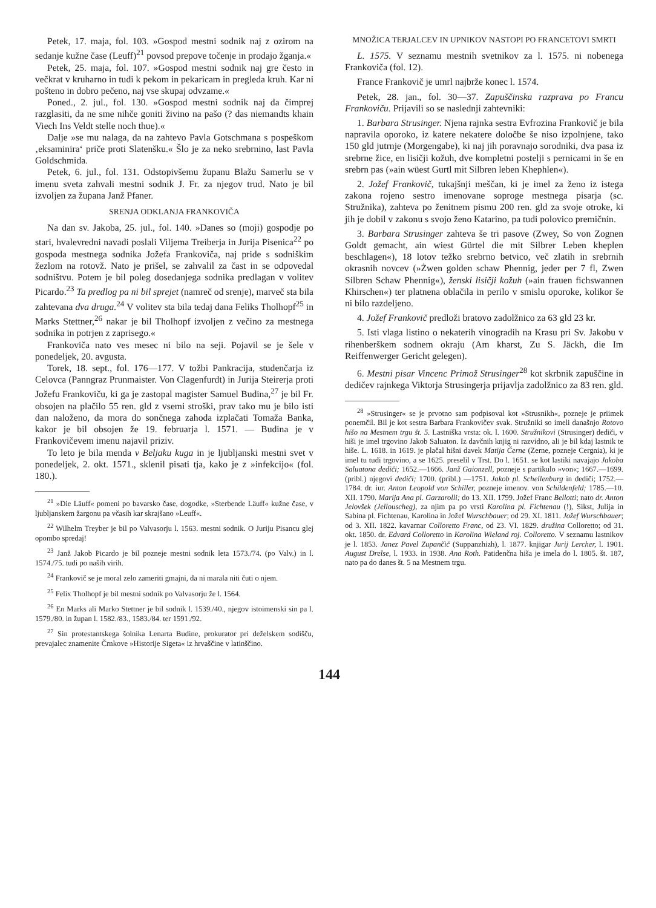Petek, 17. maja, fol. 103. »Gospod mestni sodnik naj z ozirom na sedanje kužne čase (Leuff)<sup>21</sup> povsod prepove točenje in prodajo žganja.«
Petek, 25. maja, fol. 107. »Gospod mestni sodnik naj gre često in večkrat v kruharno in tudi k pekom in pekaricam in pregleda kruh. Kar ni pošteno in dobro pečeno, naj vse skupaj odvzame.«
Poned., 2. jul., fol. 130. »Gospod mestni sodnik naj da čimprej razglasiti, da ne sme nihče goniti živino na pašo (? das niemandts khain Viech Ins Veldt stelle noch thue).«
Dalje »se mu nalaga, da na zahtevo Pavla Gotschmana s pospeškom ‚eksaminira‘ priče proti Slatenšku.« Šlo je za neko srebrnino, last Pavla Goldschmida.
Petek, 6. jul., fol. 131. Odstopivšemu županu Blažu Samerlu se v imenu sveta zahvali mestni sodnik J. Fr. za njegov trud. Nato je bil izvoljen za župana Janž Pfaner.
SRENJA ODKLANJA FRANKOVIČA
Na dan sv. Jakoba, 25. jul., fol. 140. »Danes so (moji) gospodje po stari, hvalevredni navadi poslali Viljema Treiberja in Jurija Pisenica<sup>22</sup> po gospoda mestnega sodnika Jožefa Frankoviča, naj pride s sodniškim žezlom na rotovž. Nato je prišel, se zahvalil za čast in se odpovedal sodništvu. Potem je bil poleg dosedanjega sodnika predlagan v volitev Picardo.<sup>23</sup> Ta predlog pa ni bil sprejet (namreč od srenje), marveč sta bila zahtevana dva druga.<sup>24</sup> V volitev sta bila tedaj dana Feliks Tholhopf<sup>25</sup> in Marks Stettner,<sup>26</sup> nakar je bil Tholhopf izvoljen z večino za mestnega sodnika in potrjen z zaprisego.«
Frankoviča nato ves mesec ni bilo na seji. Pojavil se je šele v ponedeljek, 20. avgusta.
Torek, 18. sept., fol. 176—177. V tožbi Pankracija, studenčarja iz Celovca (Panngraz Prunmaister. Von Clagenfurdt) in Jurija Steirerja proti Jožefu Frankoviču, ki ga je zastopal magister Samuel Budina,<sup>27</sup> je bil Fr. obsojen na plačilo 55 ren. gld z vsemi stroški, prav tako mu je bilo isti dan naloženo, da mora do sončnega zahoda izplačati Tomaža Banka, kakor je bil obsojen že 19. februarja l. 1571. — Budina je v Frankovičevem imenu najavil priziv.
To leto je bila menda v Beljaku kuga in je ljubljanski mestni svet v ponedeljek, 2. okt. 1571., sklenil pisati tja, kako je z »infekcijo« (fol. 180.).
<sup>21</sup> »Die Läuff« pomeni po bavarsko čase, dogodke, »Sterbende Läuff« kužne čase, v ljubljanskem žargonu pa včasih kar skrajšano »Leuff«.
<sup>22</sup> Wilhelm Treyber je bil po Valvasorju l. 1563. mestni sodnik. O Juriju Pisancu glej opombo spredaj!
<sup>23</sup> Janž Jakob Picardo je bil pozneje mestni sodnik leta 1573./74. (po Valv.) in l. 1574./75. tudi po naših virih.
<sup>24</sup> Frankovič se je moral zelo zameriti gmajni, da ni marala niti čuti o njem.
<sup>25</sup> Felix Tholhopf je bil mestni sodnik po Valvasorju že l. 1564.
<sup>26</sup> En Marks ali Marko Stettner je bil sodnik l. 1539./40., njegov istoimenski sin pa l. 1579./80. in župan l. 1582./83., 1583./84. ter 1591./92.
<sup>27</sup> Sin protestantskega šolnika Lenarta Budine, prokurator pri deželskem sodišču, prevajalec znamenite Črnkove »Historije Sigeta« iz hrvaščine v latinščino.
MNOŽICA TERJALCEV IN UPNIKOV NASTOPI PO FRANCETOVI SMRTI
L. 1575. V seznamu mestnih svetnikov za l. 1575. ni nobenega Frankoviča (fol. 12).
France Frankovič je umrl najbrže konec l. 1574.
Petek, 28. jan., fol. 30—37. Zapuščinska razprava po Francu Frankoviču. Prijavili so se naslednji zahtevniki:
1. Barbara Strusinger. Njena rajnka sestra Evfrozina Frankovič je bila napravila oporoko, iz katere nekatere določbe še niso izpolnjene, tako 150 gld jutrnje (Morgengabe), ki naj jih poravnajo sorodniki, dva pasa iz srebrne žice, en lisičji kožuh, dve kompletni postelji s pernicami in še en srebrn pas (»ain wüest Gurtl mit Silbren leben Khephlen«).
2. Jožef Frankovič, tukajšnji meščan, ki je imel za ženo iz istega zakona rojeno sestro imenovane soproge mestnega pisarja (sc. Stružnika), zahteva po ženitnem pismu 200 ren. gld za svoje otroke, ki jih je dobil v zakonu s svojo ženo Katarino, pa tudi polovico premičnin.
3. Barbara Strusinger zahteva še tri pasove (Zwey, So von Zognen Goldt gemacht, ain wiest Gürtel die mit Silbrer Leben kheplen beschlagen«), 18 lotov težko srebrno betvico, več zlatih in srebrnih okrasnih novcev (»Żwen golden schaw Phennig, jeder per 7 fl, Zwen Silbren Schaw Phennig«), ženski lisičji kožuh (»ain frauen fichswannen Khirschen«) ter platnena oblačila in perilo v smislu oporoke, kolikor še ni bilo razdeljeno.
4. Jožef Frankovič predloži bratovo zadolžnico za 63 gld 23 kr.
5. Isti vlaga listino o nekaterih vinogradih na Krasu pri Sv. Jakobu v rihenberškem sodnem okraju (Am kharst, Zu S. Jäckh, die Im Reiffenwerger Gericht gelegen).
6. Mestni pisar Vincenc Primož Strusinger<sup>28</sup> kot skrbnik zapuščine in dedičev rajnkega Viktorja Strusingerja prijavlja zadolžnico za 83 ren. gld.
<sup>28</sup> »Strusinger« se je prvotno sam podpisoval kot »Strusnikh«, pozneje je priimek ponemčil. Bil je kot sestra Barbara Frankovičev svak. Stružniki so imeli današnjo Rotovo hišo na Mestnem trgu št. 5. Lastniška vrsta: ok. l. 1600. Stružnikovi (Strusinger) dediči, v hiši je imel trgovino Jakob Saluaton. Iz davčnih knjig ni razvidno, ali je bil kdaj lastnik te hiše. L. 1618. in 1619. je plačal hišni davek Matija Černe (Zerne, pozneje Cergnia), ki je imel tu tudi trgovino, a se 1625. preselil v Trst. Do l. 1651. se kot lastiki navajajo Jakoba Saluatona dediči; 1652.—1666. Janž Gaionzell, pozneje s partikulo »von«; 1667.—1699. (pribl.) njegovi dediči; 1700. (pribl.) —1751. Jakob pl. Schellenburg in dediči; 1752.—1784. dr. iur. Anton Leopold von Schiller, pozneje imenov. von Schildenfeld; 1785.—10. XII. 1790. Marija Ana pl. Garzarolli; do 13. XII. 1799. Jožef Franc Bellotti; nato dr. Anton Jelovšek (Jellouscheg), za njim pa po vrsti Karolina pl. Fichtenau (!), Sikst, Julija in Sabina pl. Fichtenau, Karolina in Jožef Wurschbauer; od 29. XI. 1811. Jožef Wurschbauer; od 3. XII. 1822. kavarnar Colloretto Franc, od 23. VI. 1829. družina Colloretto; od 31. okt. 1850. dr. Edvard Colloretto in Karolina Wieland roj. Colloretto. V seznamu lastnikov je l. 1853. Janez Pavel Zupančič (Suppanzhizh), l. 1877. knjigar Jurij Lercher, l. 1901. August Drelse, l. 1933. in 1938. Ana Roth. Patidenčna hiša je imela do l. 1805. št. 187, nato pa do danes št. 5 na Mestnem trgu.
144